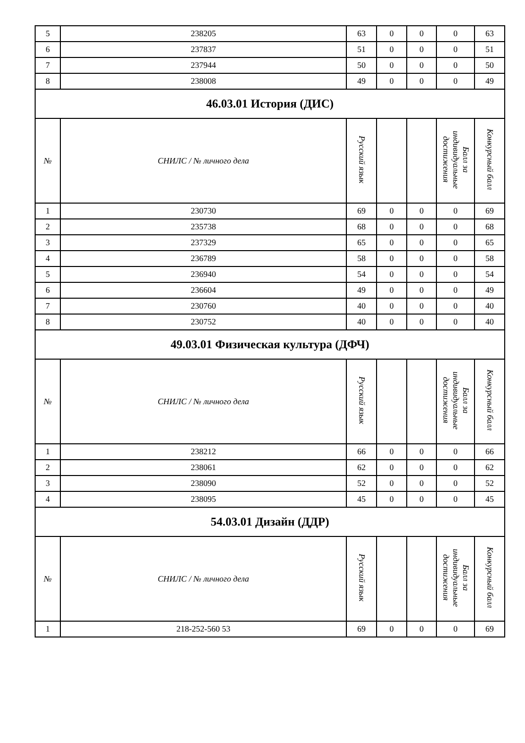| 5 | 238205 | 63 | 0 | 0 | 0 | 63 |
| 6 | 237837 | 51 | 0 | 0 | 0 | 51 |
| 7 | 237944 | 50 | 0 | 0 | 0 | 50 |
| 8 | 238008 | 49 | 0 | 0 | 0 | 49 |
| 46.03.01 История (ДИС) | | | | | | |
| № | СНИЛС / № личного дела | Русский язык | | | Балл за индивидуальные достижения | Конкурсный балл |
| 1 | 230730 | 69 | 0 | 0 | 0 | 69 |
| 2 | 235738 | 68 | 0 | 0 | 0 | 68 |
| 3 | 237329 | 65 | 0 | 0 | 0 | 65 |
| 4 | 236789 | 58 | 0 | 0 | 0 | 58 |
| 5 | 236940 | 54 | 0 | 0 | 0 | 54 |
| 6 | 236604 | 49 | 0 | 0 | 0 | 49 |
| 7 | 230760 | 40 | 0 | 0 | 0 | 40 |
| 8 | 230752 | 40 | 0 | 0 | 0 | 40 |
| 49.03.01 Физическая культура (ДФЧ) | | | | | | |
| № | СНИЛС / № личного дела | Русский язык | | | Балл за индивидуальные достижения | Конкурсный балл |
| 1 | 238212 | 66 | 0 | 0 | 0 | 66 |
| 2 | 238061 | 62 | 0 | 0 | 0 | 62 |
| 3 | 238090 | 52 | 0 | 0 | 0 | 52 |
| 4 | 238095 | 45 | 0 | 0 | 0 | 45 |
| 54.03.01 Дизайн (ДДР) | | | | | | |
| № | СНИЛС / № личного дела | Русский язык | | | Балл за индивидуальные достижения | Конкурсный балл |
| 1 | 218-252-560 53 | 69 | 0 | 0 | 0 | 69 |